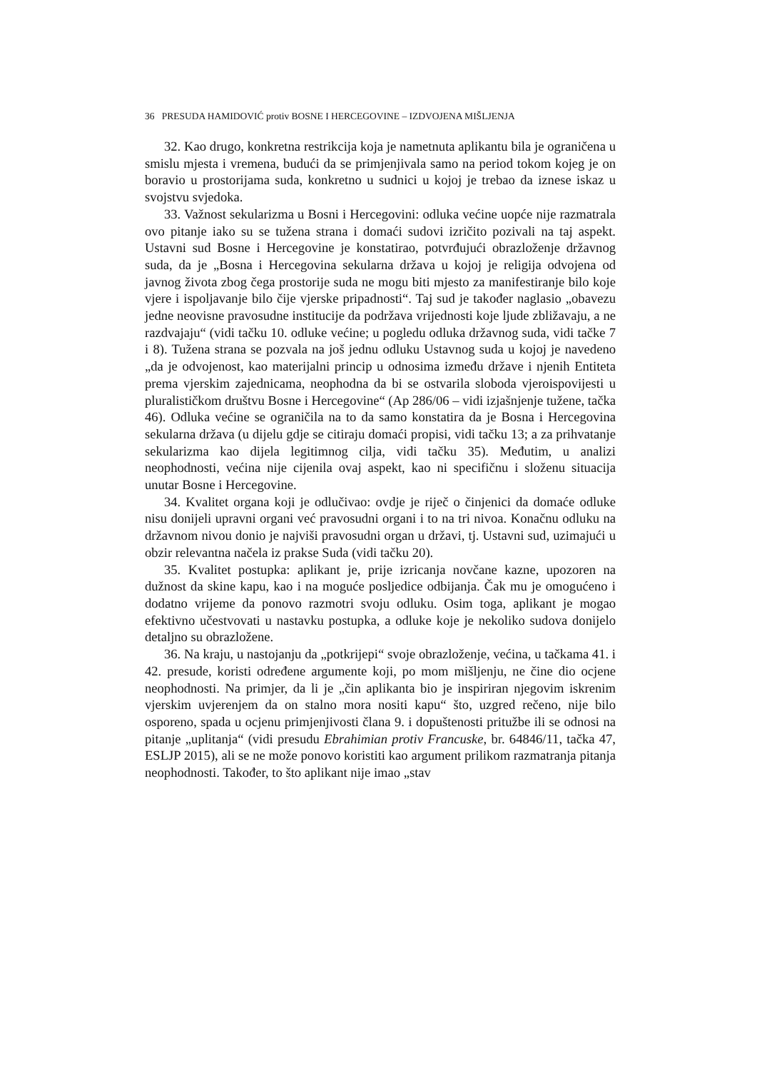36 PRESUDA HAMIDOVIĆ protiv BOSNE I HERCEGOVINE – IZDVOJENA MIŠLJENJA
32. Kao drugo, konkretna restrikcija koja je nametnuta aplikantu bila je ograničena u smislu mjesta i vremena, budući da se primjenjivala samo na period tokom kojeg je on boravio u prostorijama suda, konkretno u sudnici u kojoj je trebao da iznese iskaz u svojstvu svjedoka.
33. Važnost sekularizma u Bosni i Hercegovini: odluka većine uopće nije razmatrala ovo pitanje iako su se tužena strana i domaći sudovi izričito pozivali na taj aspekt. Ustavni sud Bosne i Hercegovine je konstatirao, potvrđujući obrazloženje državnog suda, da je „Bosna i Hercegovina sekularna država u kojoj je religija odvojena od javnog života zbog čega prostorije suda ne mogu biti mjesto za manifestiranje bilo koje vjere i ispoljavanje bilo čije vjerske pripadnosti“. Taj sud je također naglasio „obavezu jedne neovisne pravosudne institucije da podržava vrijednosti koje ljude zbližavaju, a ne razdvajaju“ (vidi tačku 10. odluke većine; u pogledu odluka državnog suda, vidi tačke 7 i 8). Tužena strana se pozvala na još jednu odluku Ustavnog suda u kojoj je navedeno „da je odvojenost, kao materijalni princip u odnosima između države i njenih Entiteta prema vjerskim zajednicama, neophodna da bi se ostvarila sloboda vjeroispovijesti u pluralističkom društvu Bosne i Hercegovine“ (Ap 286/06 – vidi izjašnjenje tužene, tačka 46). Odluka većine se ograničila na to da samo konstatira da je Bosna i Hercegovina sekularna država (u dijelu gdje se citiraju domaći propisi, vidi tačku 13; a za prihvatanje sekularizma kao dijela legitimnog cilja, vidi tačku 35). Međutim, u analizi neophodnosti, većina nije cijenila ovaj aspekt, kao ni specifičnu i složenu situacija unutar Bosne i Hercegovine.
34. Kvalitet organa koji je odlučivao: ovdje je riječ o činjenici da domaće odluke nisu donijeli upravni organi već pravosudni organi i to na tri nivoa. Konačnu odluku na državnom nivou donio je najviši pravosudni organ u državi, tj. Ustavni sud, uzimajući u obzir relevantna načela iz prakse Suda (vidi tačku 20).
35. Kvalitet postupka: aplikant je, prije izricanja novčane kazne, upozoren na dužnost da skine kapu, kao i na moguće posljedice odbijanja. Čak mu je omogućeno i dodatno vrijeme da ponovo razmotri svoju odluku. Osim toga, aplikant je mogao efektivno učestvovati u nastavku postupka, a odluke koje je nekoliko sudova donijelo detaljno su obrazložene.
36. Na kraju, u nastojanju da „potkrijepi“ svoje obrazloženje, većina, u tačkama 41. i 42. presude, koristi određene argumente koji, po mom mišljenju, ne čine dio ocjene neophodnosti. Na primjer, da li je „čin aplikanta bio je inspiriran njegovim iskrenim vjerskim uvjerenjem da on stalno mora nositi kapu“ što, uzgred rečeno, nije bilo osporeno, spada u ocjenu primjenjivosti člana 9. i dopuštenosti pritužbe ili se odnosi na pitanje „uplitanja“ (vidi presudu Ebrahimian protiv Francuske, br. 64846/11, tačka 47, ESLJP 2015), ali se ne može ponovo koristiti kao argument prilikom razmatranja pitanja neophodnosti. Također, to što aplikant nije imao „stav